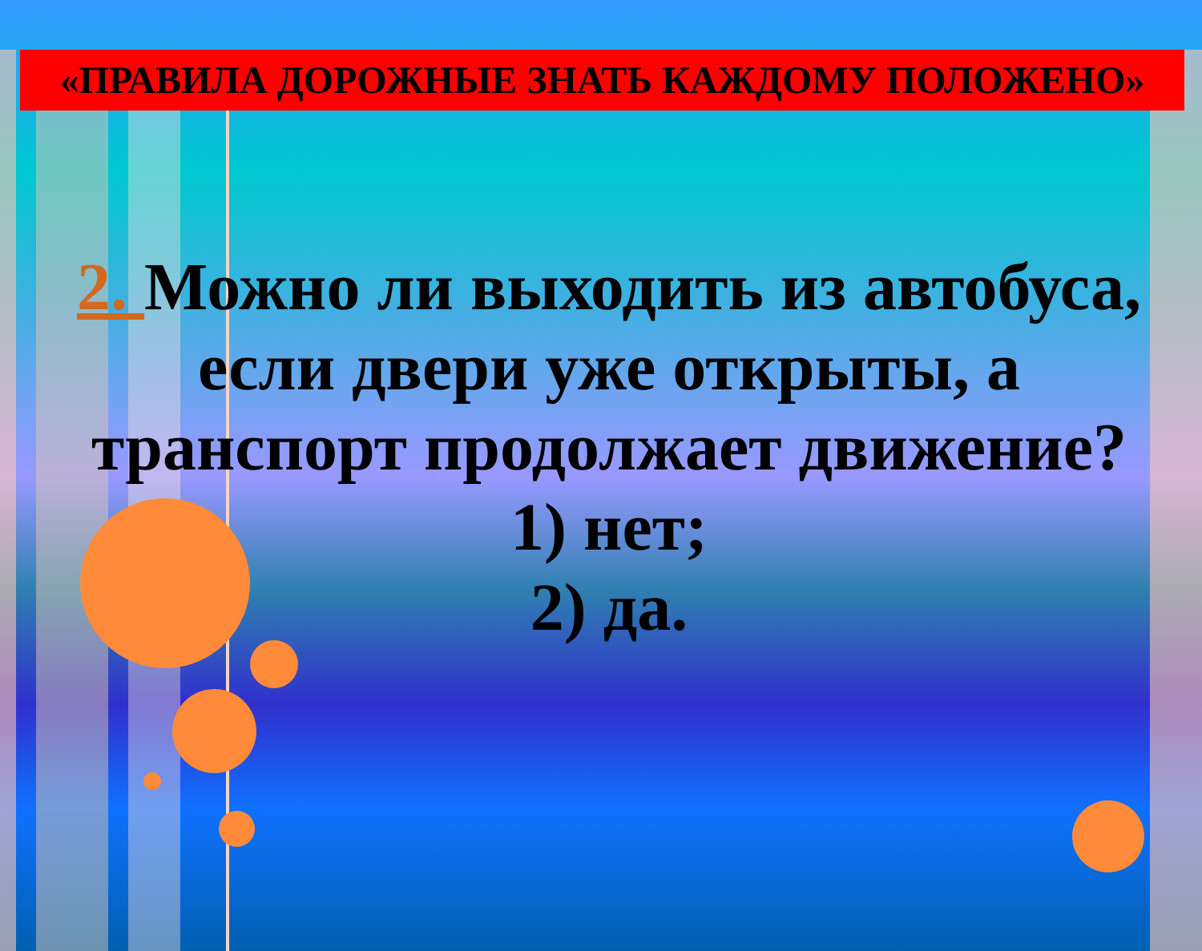«ПРАВИЛА ДОРОЖНЫЕ ЗНАТЬ КАЖДОМУ ПОЛОЖЕНО»
2. Можно ли выходить из автобуса, если двери уже открыты, а транспорт продолжает движение?
1) нет;
2) да.